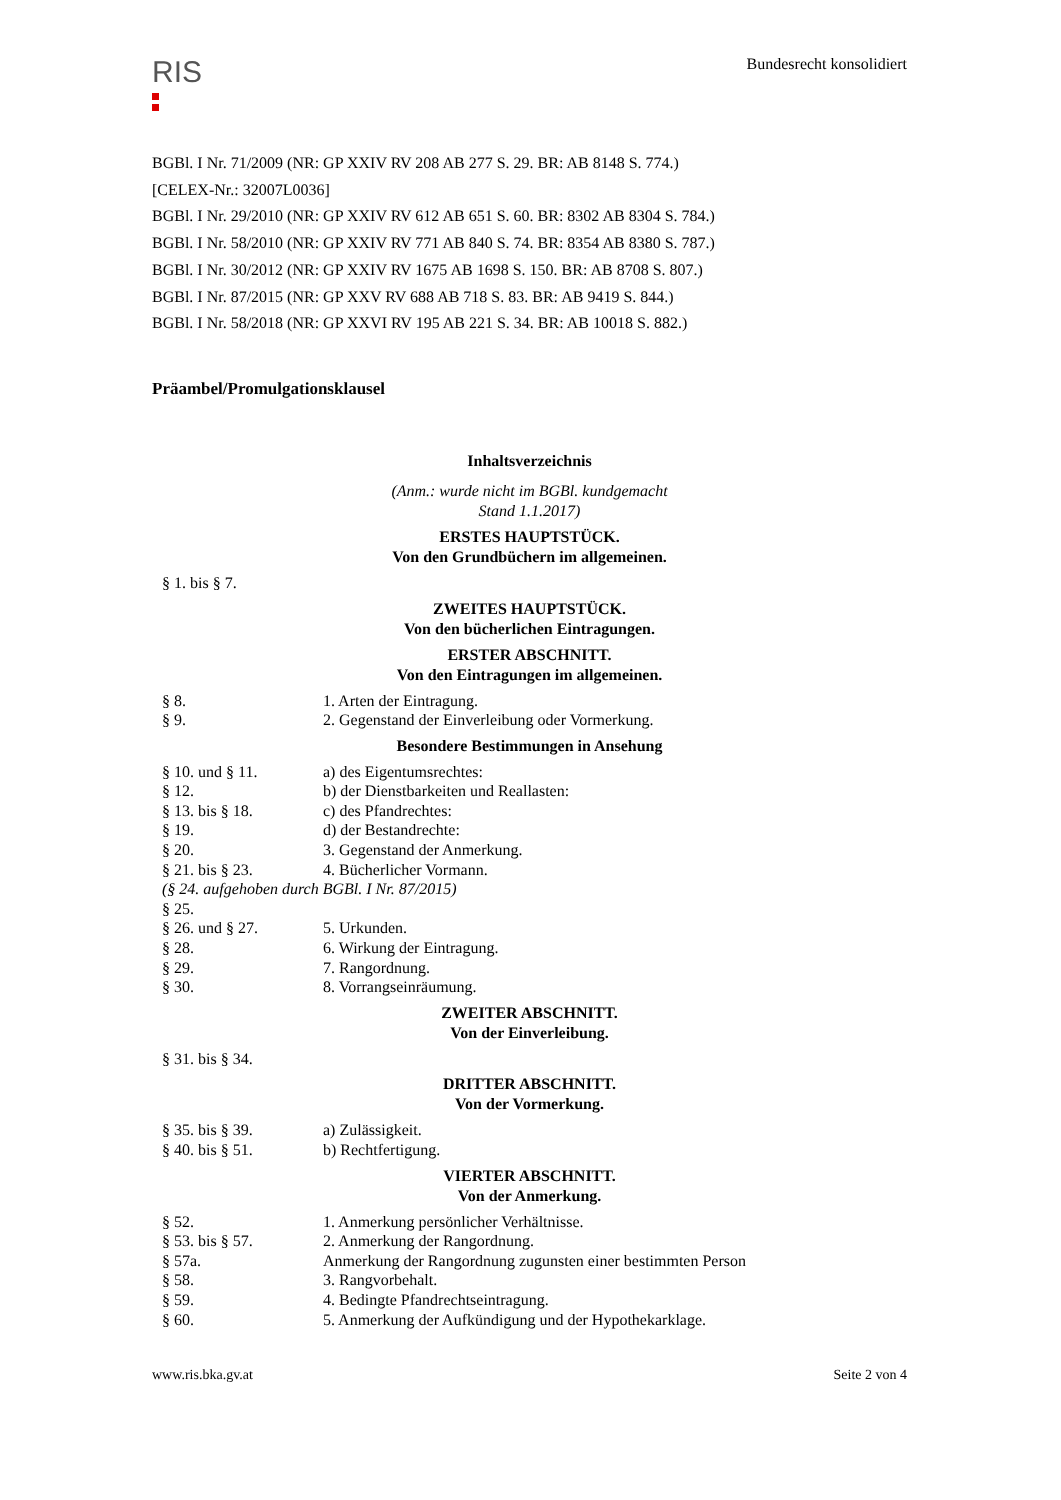RIS
Bundesrecht konsolidiert
BGBl. I Nr. 71/2009 (NR: GP XXIV RV 208 AB 277 S. 29. BR: AB 8148 S. 774.)
[CELEX-Nr.: 32007L0036]
BGBl. I Nr. 29/2010 (NR: GP XXIV RV 612 AB 651 S. 60. BR: 8302 AB 8304 S. 784.)
BGBl. I Nr. 58/2010 (NR: GP XXIV RV 771 AB 840 S. 74. BR: 8354 AB 8380 S. 787.)
BGBl. I Nr. 30/2012 (NR: GP XXIV RV 1675 AB 1698 S. 150. BR: AB 8708 S. 807.)
BGBl. I Nr. 87/2015 (NR: GP XXV RV 688 AB 718 S. 83. BR: AB 9419 S. 844.)
BGBl. I Nr. 58/2018 (NR: GP XXVI RV 195 AB 221 S. 34. BR: AB 10018 S. 882.)
Präambel/Promulgationsklausel
Inhaltsverzeichnis
(Anm.: wurde nicht im BGBl. kundgemacht
Stand 1.1.2017)
ERSTES HAUPTSTÜCK.
Von den Grundbüchern im allgemeinen.
| § 1. bis § 7. | |
ZWEITES HAUPTSTÜCK.
Von den bücherlichen Eintragungen.
ERSTER ABSCHNITT.
Von den Eintragungen im allgemeinen.
| § 8. | 1. Arten der Eintragung. |
| § 9. | 2. Gegenstand der Einverleibung oder Vormerkung. |
Besondere Bestimmungen in Ansehung
| § 10. und § 11. | a) des Eigentumsrechtes: |
| § 12. | b) der Dienstbarkeiten und Reallasten: |
| § 13. bis § 18. | c) des Pfandrechtes: |
| § 19. | d) der Bestandrechte: |
| § 20. | 3. Gegenstand der Anmerkung. |
| § 21. bis § 23. | 4. Bücherlicher Vormann. |
| (§ 24. aufgehoben durch BGBl. I Nr. 87/2015) | |
| § 25. | |
| § 26. und § 27. | 5. Urkunden. |
| § 28. | 6. Wirkung der Eintragung. |
| § 29. | 7. Rangordnung. |
| § 30. | 8. Vorrangseinräumung. |
ZWEITER ABSCHNITT.
Von der Einverleibung.
| § 31. bis § 34. | |
DRITTER ABSCHNITT.
Von der Vormerkung.
| § 35. bis § 39. | a) Zulässigkeit. |
| § 40. bis § 51. | b) Rechtfertigung. |
VIERTER ABSCHNITT.
Von der Anmerkung.
| § 52. | 1. Anmerkung persönlicher Verhältnisse. |
| § 53. bis § 57. | 2. Anmerkung der Rangordnung. |
| § 57a. | Anmerkung der Rangordnung zugunsten einer bestimmten Person |
| § 58. | 3. Rangvorbehalt. |
| § 59. | 4. Bedingte Pfandrechtseintragung. |
| § 60. | 5. Anmerkung der Aufkündigung und der Hypothekarklage. |
www.ris.bka.gv.at Seite 2 von 4